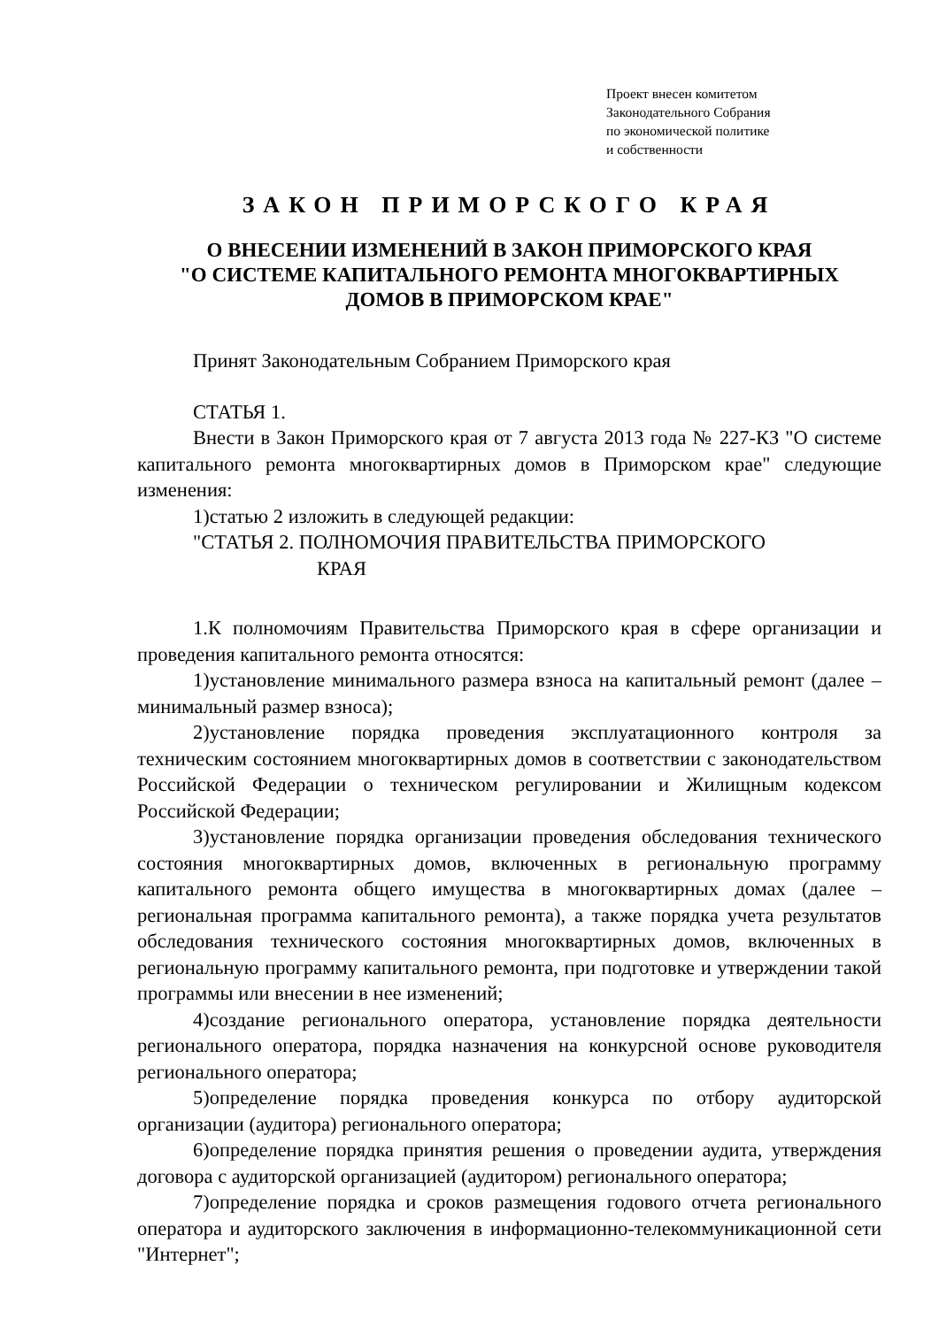Проект внесен комитетом
Законодательного Собрания
по экономической политике
и собственности
ЗАКОН ПРИМОРСКОГО КРАЯ
О ВНЕСЕНИИ ИЗМЕНЕНИЙ В ЗАКОН ПРИМОРСКОГО КРАЯ
"О СИСТЕМЕ КАПИТАЛЬНОГО РЕМОНТА МНОГОКВАРТИРНЫХ
ДОМОВ В ПРИМОРСКОМ КРАЕ"
Принят Законодательным Собранием Приморского края
СТАТЬЯ 1.
Внести в Закон Приморского края от 7 августа 2013 года № 227-КЗ "О системе капитального ремонта многоквартирных домов в Приморском крае" следующие изменения:
1)статью 2 изложить в следующей редакции:
"СТАТЬЯ 2. ПОЛНОМОЧИЯ ПРАВИТЕЛЬСТВА ПРИМОРСКОГО
КРАЯ
1.К полномочиям Правительства Приморского края в сфере организации и проведения капитального ремонта относятся:
1)установление минимального размера взноса на капитальный ремонт (далее – минимальный размер взноса);
2)установление порядка проведения эксплуатационного контроля за техническим состоянием многоквартирных домов в соответствии с законодательством Российской Федерации о техническом регулировании и Жилищным кодексом Российской Федерации;
3)установление порядка организации проведения обследования технического состояния многоквартирных домов, включенных в региональную программу капитального ремонта общего имущества в многоквартирных домах (далее – региональная программа капитального ремонта), а также порядка учета результатов обследования технического состояния многоквартирных домов, включенных в региональную программу капитального ремонта, при подготовке и утверждении такой программы или внесении в нее изменений;
4)создание регионального оператора, установление порядка деятельности регионального оператора, порядка назначения на конкурсной основе руководителя регионального оператора;
5)определение порядка проведения конкурса по отбору аудиторской организации (аудитора) регионального оператора;
6)определение порядка принятия решения о проведении аудита, утверждения договора с аудиторской организацией (аудитором) регионального оператора;
7)определение порядка и сроков размещения годового отчета регионального оператора и аудиторского заключения в информационно-телекоммуникационной сети "Интернет";